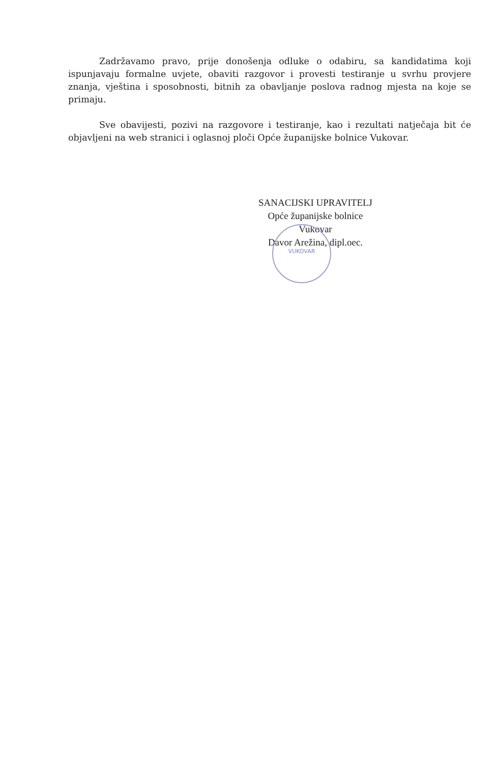Zadržavamo pravo, prije donošenja odluke o odabiru, sa kandidatima koji ispunjavaju formalne uvjete, obaviti razgovor i provesti testiranje u svrhu provjere znanja, vještina i sposobnosti, bitnih za obavljanje poslova radnog mjesta na koje se primaju.
Sve obavijesti, pozivi na razgovore i testiranje, kao i rezultati natječaja bit će objavljeni na web stranici i oglasnoj ploči Opće županijske bolnice Vukovar.
SANACIJSKI UPRAVITELJ
Opće županijske bolnice Vukovar
Davor Arežina, dipl.oec.
VUKOVAR